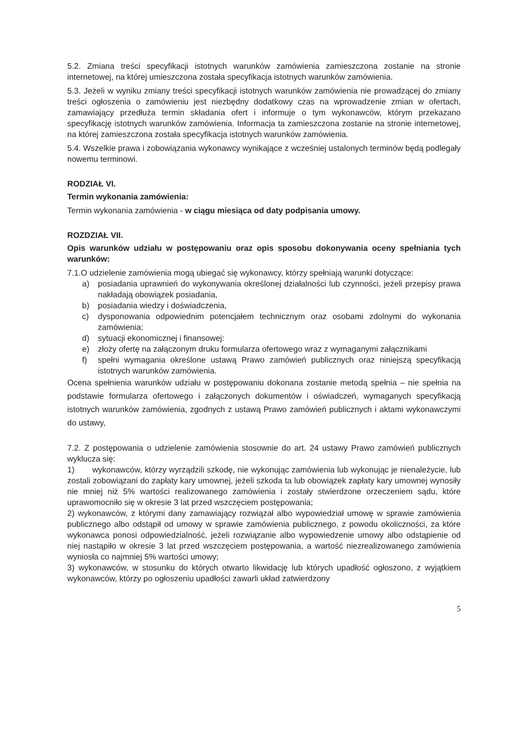5.2. Zmiana treści specyfikacji istotnych warunków zamówienia zamieszczona zostanie na stronie internetowej, na której umieszczona została specyfikacja istotnych warunków zamówienia.
5.3. Jeżeli w wyniku zmiany treści specyfikacji istotnych warunków zamówienia nie prowadzącej do zmiany treści ogłoszenia o zamówieniu jest niezbędny dodatkowy czas na wprowadzenie zmian w ofertach, zamawiający przedłuża termin składania ofert i informuje o tym wykonawców, którym przekazano specyfikację istotnych warunków zamówienia. Informacja ta zamieszczona zostanie na stronie internetowej, na której zamieszczona została specyfikacja istotnych warunków zamówienia.
5.4. Wszelkie prawa i zobowiązania wykonawcy wynikające z wcześniej ustalonych terminów będą podlegały nowemu terminowi.
RODZIAŁ VI.
Termin wykonania zamówienia:
Termin wykonania zamówienia - w ciągu miesiąca od daty podpisania umowy.
ROZDZIAŁ VII.
Opis warunków udziału w postępowaniu oraz opis sposobu dokonywania oceny spełniania tych warunków:
7.1.O udzielenie zamówienia mogą ubiegać się wykonawcy, którzy spełniają warunki dotyczące:
a) posiadania uprawnień do wykonywania określonej działalności lub czynności, jeżeli przepisy prawa nakładają obowiązek posiadania,
b) posiadania wiedzy i doświadczenia,
c) dysponowania odpowiednim potencjałem technicznym oraz osobami zdolnymi do wykonania zamówienia:
d) sytuacji ekonomicznej i finansowej:
e) złoży ofertę na załączonym druku formularza ofertowego wraz z wymaganymi załącznikami
f) spełni wymagania określone ustawą Prawo zamówień publicznych oraz niniejszą specyfikacją istotnych warunków zamówienia.
Ocena spełnienia warunków udziału w postępowaniu dokonana zostanie metodą spełnia – nie spełnia na podstawie formularza ofertowego i załączonych dokumentów i oświadczeń, wymaganych specyfikacją istotnych warunków zamówienia, zgodnych z ustawą Prawo zamówień publicznych i aktami wykonawczymi do ustawy,
7.2. Z postępowania o udzielenie zamówienia stosownie do art. 24 ustawy Prawo zamówień publicznych wyklucza się:
1) wykonawców, którzy wyrządzili szkodę, nie wykonując zamówienia lub wykonując je nienależycie, lub zostali zobowiązani do zapłaty kary umownej, jeżeli szkoda ta lub obowiązek zapłaty kary umownej wynosiły nie mniej niż 5% wartości realizowanego zamówienia i zostały stwierdzone orzeczeniem sądu, które uprawomocniło się w okresie 3 lat przed wszczęciem postępowania;
2) wykonawców, z którymi dany zamawiający rozwiązał albo wypowiedział umowę w sprawie zamówienia publicznego albo odstąpił od umowy w sprawie zamówienia publicznego, z powodu okoliczności, za które wykonawca ponosi odpowiedzialność, jeżeli rozwiązanie albo wypowiedzenie umowy albo odstąpienie od niej nastąpiło w okresie 3 lat przed wszczęciem postępowania, a wartość niezrealizowanego zamówienia wyniosła co najmniej 5% wartości umowy;
3) wykonawców, w stosunku do których otwarto likwidację lub których upadłość ogłoszono, z wyjątkiem wykonawców, którzy po ogłoszeniu upadłości zawarli układ zatwierdzony
5